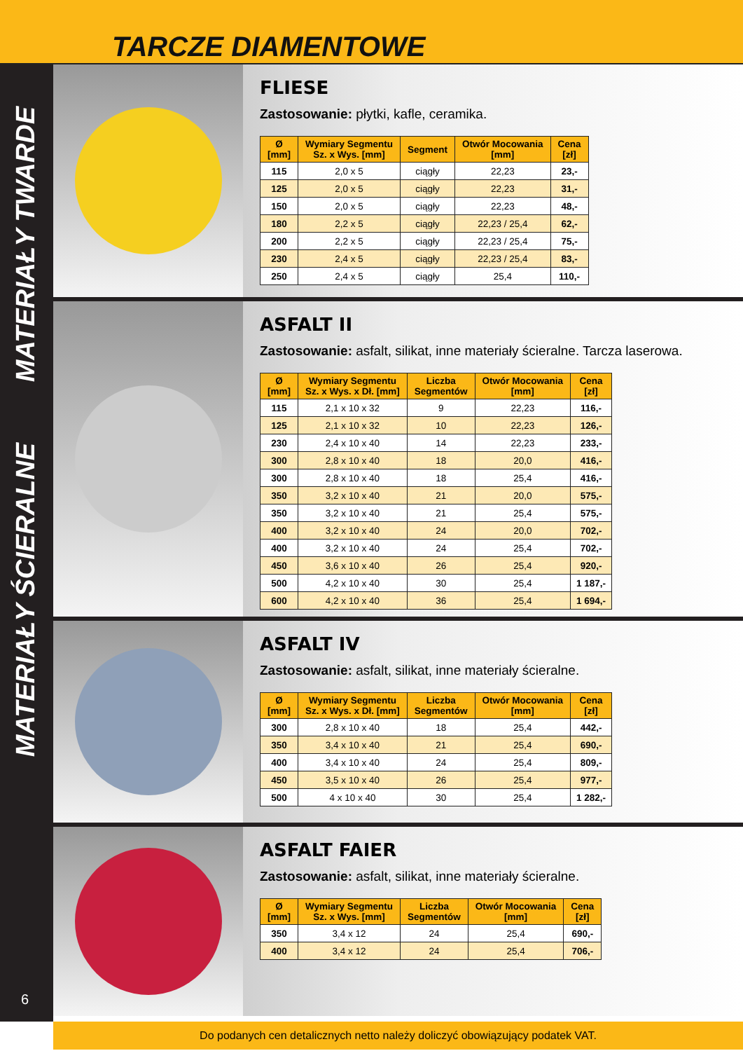TARCZE DIAMENTOWE
MATERIAŁY TWARDE
MATERIAŁY ŚCIERALNE
6
FLIESE
Zastosowanie: płytki, kafle, ceramika.
| Ø [mm] | Wymiary Segmentu Sz. x Wys. [mm] | Segment | Otwór Mocowania [mm] | Cena [zł] |
| --- | --- | --- | --- | --- |
| 115 | 2,0 x 5 | ciągły | 22,23 | 23,- |
| 125 | 2,0 x 5 | ciągły | 22,23 | 31,- |
| 150 | 2,0 x 5 | ciągły | 22,23 | 48,- |
| 180 | 2,2 x 5 | ciągły | 22,23 / 25,4 | 62,- |
| 200 | 2,2 x 5 | ciągły | 22,23 / 25,4 | 75,- |
| 230 | 2,4 x 5 | ciągły | 22,23 / 25,4 | 83,- |
| 250 | 2,4 x 5 | ciągły | 25,4 | 110,- |
ASFALT II
Zastosowanie: asfalt, silikat, inne materiały ścieralne. Tarcza laserowa.
| Ø [mm] | Wymiary Segmentu Sz. x Wys. x Dł. [mm] | Liczba Segmentów | Otwór Mocowania [mm] | Cena [zł] |
| --- | --- | --- | --- | --- |
| 115 | 2,1 x 10 x 32 | 9 | 22,23 | 116,- |
| 125 | 2,1 x 10 x 32 | 10 | 22,23 | 126,- |
| 230 | 2,4 x 10 x 40 | 14 | 22,23 | 233,- |
| 300 | 2,8 x 10 x 40 | 18 | 20,0 | 416,- |
| 300 | 2,8 x 10 x 40 | 18 | 25,4 | 416,- |
| 350 | 3,2 x 10 x 40 | 21 | 20,0 | 575,- |
| 350 | 3,2 x 10 x 40 | 21 | 25,4 | 575,- |
| 400 | 3,2 x 10 x 40 | 24 | 20,0 | 702,- |
| 400 | 3,2 x 10 x 40 | 24 | 25,4 | 702,- |
| 450 | 3,6 x 10 x 40 | 26 | 25,4 | 920,- |
| 500 | 4,2 x 10 x 40 | 30 | 25,4 | 1 187,- |
| 600 | 4,2 x 10 x 40 | 36 | 25,4 | 1 694,- |
ASFALT IV
Zastosowanie: asfalt, silikat, inne materiały ścieralne.
| Ø [mm] | Wymiary Segmentu Sz. x Wys. x Dł. [mm] | Liczba Segmentów | Otwór Mocowania [mm] | Cena [zł] |
| --- | --- | --- | --- | --- |
| 300 | 2,8 x 10 x 40 | 18 | 25,4 | 442,- |
| 350 | 3,4 x 10 x 40 | 21 | 25,4 | 690,- |
| 400 | 3,4 x 10 x 40 | 24 | 25,4 | 809,- |
| 450 | 3,5 x 10 x 40 | 26 | 25,4 | 977,- |
| 500 | 4 x 10 x 40 | 30 | 25,4 | 1 282,- |
ASFALT FAIER
Zastosowanie: asfalt, silikat, inne materiały ścieralne.
| Ø [mm] | Wymiary Segmentu Sz. x Wys. [mm] | Liczba Segmentów | Otwór Mocowania [mm] | Cena [zł] |
| --- | --- | --- | --- | --- |
| 350 | 3,4 x 12 | 24 | 25,4 | 690,- |
| 400 | 3,4 x 12 | 24 | 25,4 | 706,- |
Do podanych cen detalicznych netto należy doliczyć obowiązujący podatek VAT.